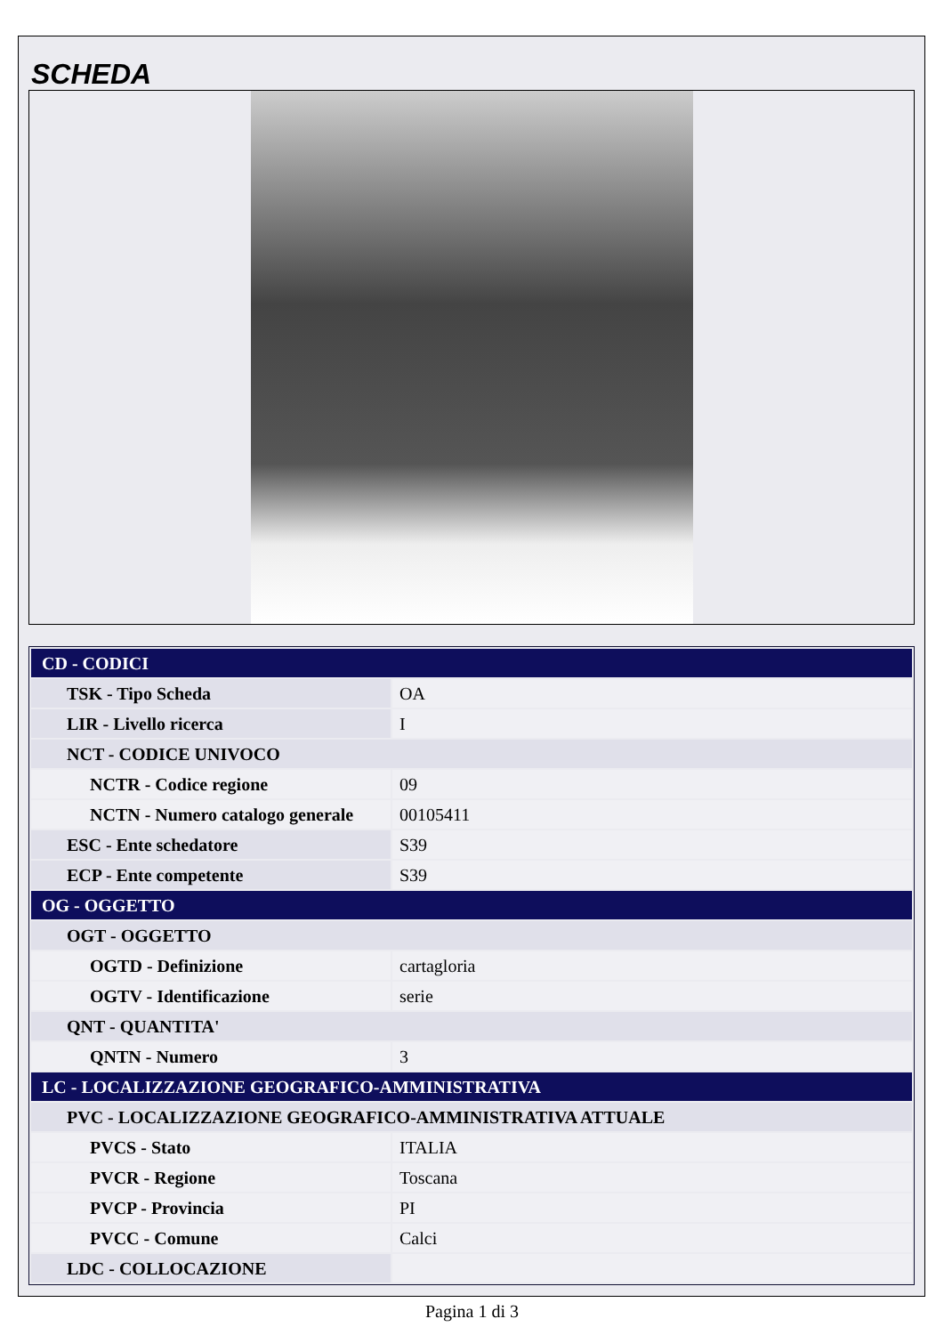SCHEDA
| CD - CODICI | |
| TSK - Tipo Scheda | OA |
| LIR - Livello ricerca | I |
| NCT - CODICE UNIVOCO | |
| NCTR - Codice regione | 09 |
| NCTN - Numero catalogo generale | 00105411 |
| ESC - Ente schedatore | S39 |
| ECP - Ente competente | S39 |
| OG - OGGETTO | |
| OGT - OGGETTO | |
| OGTD - Definizione | cartagloria |
| OGTV - Identificazione | serie |
| QNT - QUANTITA' | |
| QNTN - Numero | 3 |
| LC - LOCALIZZAZIONE GEOGRAFICO-AMMINISTRATIVA | |
| PVC - LOCALIZZAZIONE GEOGRAFICO-AMMINISTRATIVA ATTUALE | |
| PVCS - Stato | ITALIA |
| PVCR - Regione | Toscana |
| PVCP - Provincia | PI |
| PVCC - Comune | Calci |
| LDC - COLLOCAZIONE | |
Pagina 1 di 3